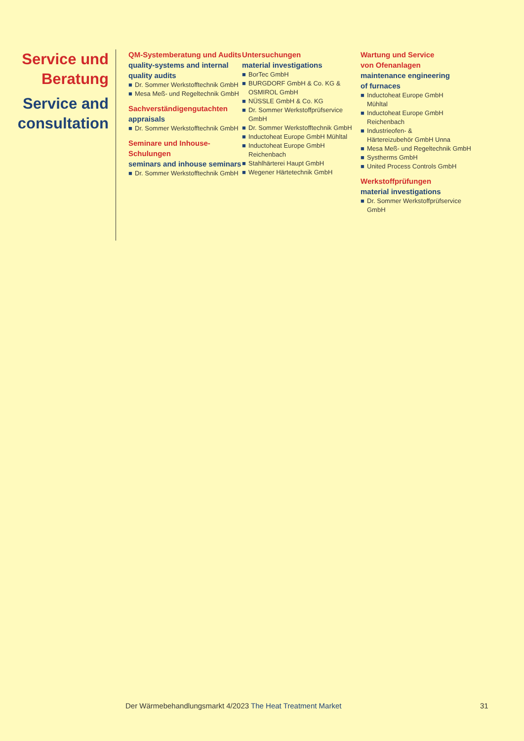Service und Beratung
Service and consultation
QM-Systemberatung und Audits
quality-systems and internal quality audits
■ Dr. Sommer Werkstofftechnik GmbH
■ Mesa Meß- und Regeltechnik GmbH
Sachverständigengutachten
appraisals
■ Dr. Sommer Werkstofftechnik GmbH
Seminare und Inhouse-Schulungen
seminars and inhouse seminars
■ Dr. Sommer Werkstofftechnik GmbH
Untersuchungen
material investigations
■ BorTec GmbH
■ BURGDORF GmbH & Co. KG & OSMIROL GmbH
■ NÜSSLE GmbH & Co. KG
■ Dr. Sommer Werkstoffprüfservice GmbH
■ Dr. Sommer Werkstofftechnik GmbH
■ Inductoheat Europe GmbH Mühltal
■ Inductoheat Europe GmbH Reichenbach
■ Stahlhärterei Haupt GmbH
■ Wegener Härtetechnik GmbH
Wartung und Service
von Ofenanlagen
maintenance engineering
of furnaces
■ Inductoheat Europe GmbH
Mühltal
■ Inductoheat Europe GmbH
Reichenbach
■ Industrieofen- &
Härtereizubehör GmbH Unna
■ Mesa Meß- und Regeltechnik GmbH
■ Systherms GmbH
■ United Process Controls GmbH
Werkstoffprüfungen
material investigations
■ Dr. Sommer Werkstoffprüfservice GmbH
Der Wärmebehandlungsmarkt 4/2023 The Heat Treatment Market
31